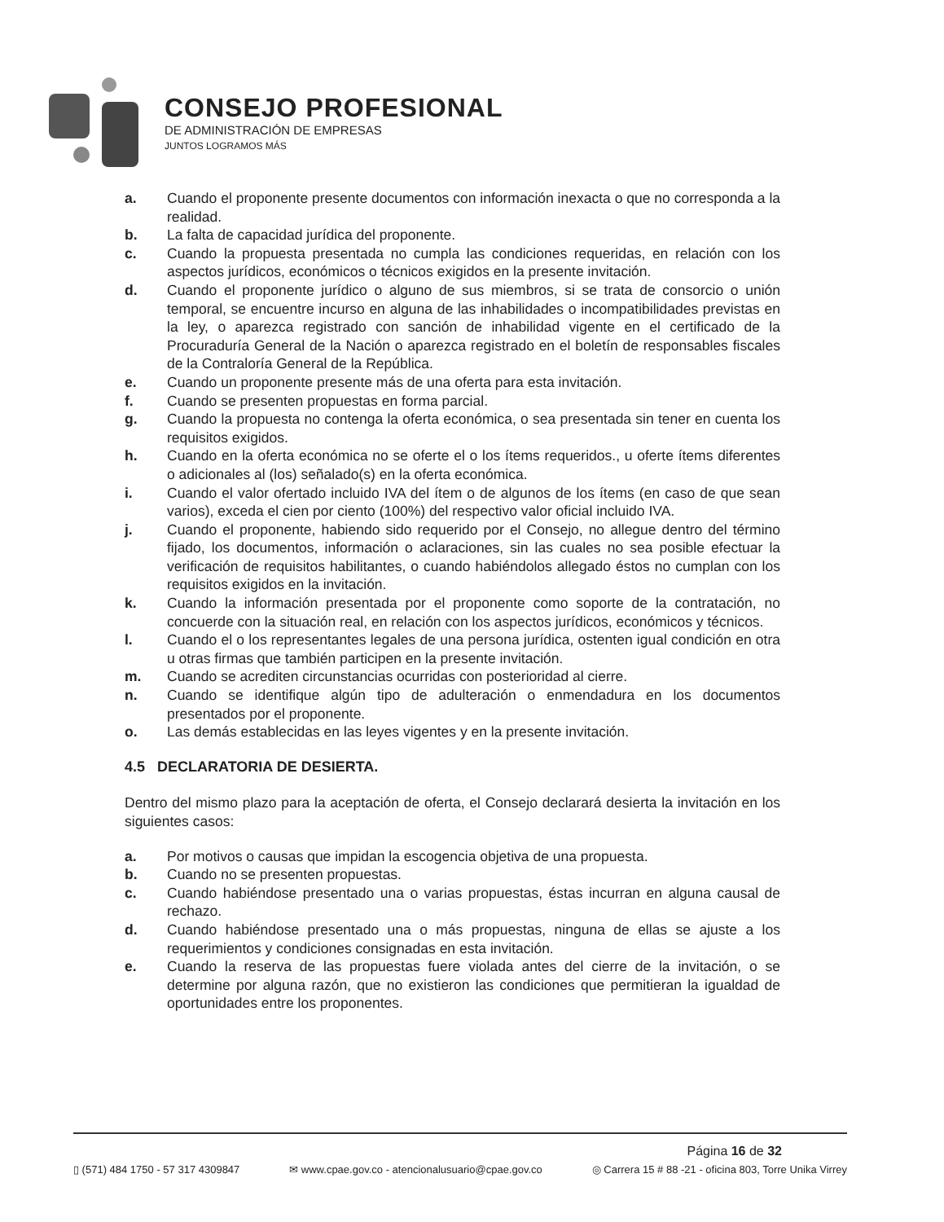CONSEJO PROFESIONAL
DE ADMINISTRACIÓN DE EMPRESAS
JUNTOS LOGRAMOS MÁS
a. Cuando el proponente presente documentos con información inexacta o que no corresponda a la realidad.
b. La falta de capacidad jurídica del proponente.
c. Cuando la propuesta presentada no cumpla las condiciones requeridas, en relación con los aspectos jurídicos, económicos o técnicos exigidos en la presente invitación.
d. Cuando el proponente jurídico o alguno de sus miembros, si se trata de consorcio o unión temporal, se encuentre incurso en alguna de las inhabilidades o incompatibilidades previstas en la ley, o aparezca registrado con sanción de inhabilidad vigente en el certificado de la Procuraduría General de la Nación o aparezca registrado en el boletín de responsables fiscales de la Contraloría General de la República.
e. Cuando un proponente presente más de una oferta para esta invitación.
f. Cuando se presenten propuestas en forma parcial.
g. Cuando la propuesta no contenga la oferta económica, o sea presentada sin tener en cuenta los requisitos exigidos.
h. Cuando en la oferta económica no se oferte el o los ítems requeridos., u oferte ítems diferentes o adicionales al (los) señalado(s) en la oferta económica.
i. Cuando el valor ofertado incluido IVA del ítem o de algunos de los ítems (en caso de que sean varios), exceda el cien por ciento (100%) del respectivo valor oficial incluido IVA.
j. Cuando el proponente, habiendo sido requerido por el Consejo, no allegue dentro del término fijado, los documentos, información o aclaraciones, sin las cuales no sea posible efectuar la verificación de requisitos habilitantes, o cuando habiéndolos allegado éstos no cumplan con los requisitos exigidos en la invitación.
k. Cuando la información presentada por el proponente como soporte de la contratación, no concuerde con la situación real, en relación con los aspectos jurídicos, económicos y técnicos.
l. Cuando el o los representantes legales de una persona jurídica, ostenten igual condición en otra u otras firmas que también participen en la presente invitación.
m. Cuando se acrediten circunstancias ocurridas con posterioridad al cierre.
n. Cuando se identifique algún tipo de adulteración o enmendadura en los documentos presentados por el proponente.
o. Las demás establecidas en las leyes vigentes y en la presente invitación.
4.5 DECLARATORIA DE DESIERTA.
Dentro del mismo plazo para la aceptación de oferta, el Consejo declarará desierta la invitación en los siguientes casos:
a. Por motivos o causas que impidan la escogencia objetiva de una propuesta.
b. Cuando no se presenten propuestas.
c. Cuando habiéndose presentado una o varias propuestas, éstas incurran en alguna causal de rechazo.
d. Cuando habiéndose presentado una o más propuestas, ninguna de ellas se ajuste a los requerimientos y condiciones consignadas en esta invitación.
e. Cuando la reserva de las propuestas fuere violada antes del cierre de la invitación, o se determine por alguna razón, que no existieron las condiciones que permitieran la igualdad de oportunidades entre los proponentes.
Página 16 de 32
▯ (571) 484 1750 - 57 317 4309847 ✉ www.cpae.gov.co - atencionalusuario@cpae.gov.co ◎ Carrera 15 # 88 -21 - oficina 803, Torre Unika Virrey